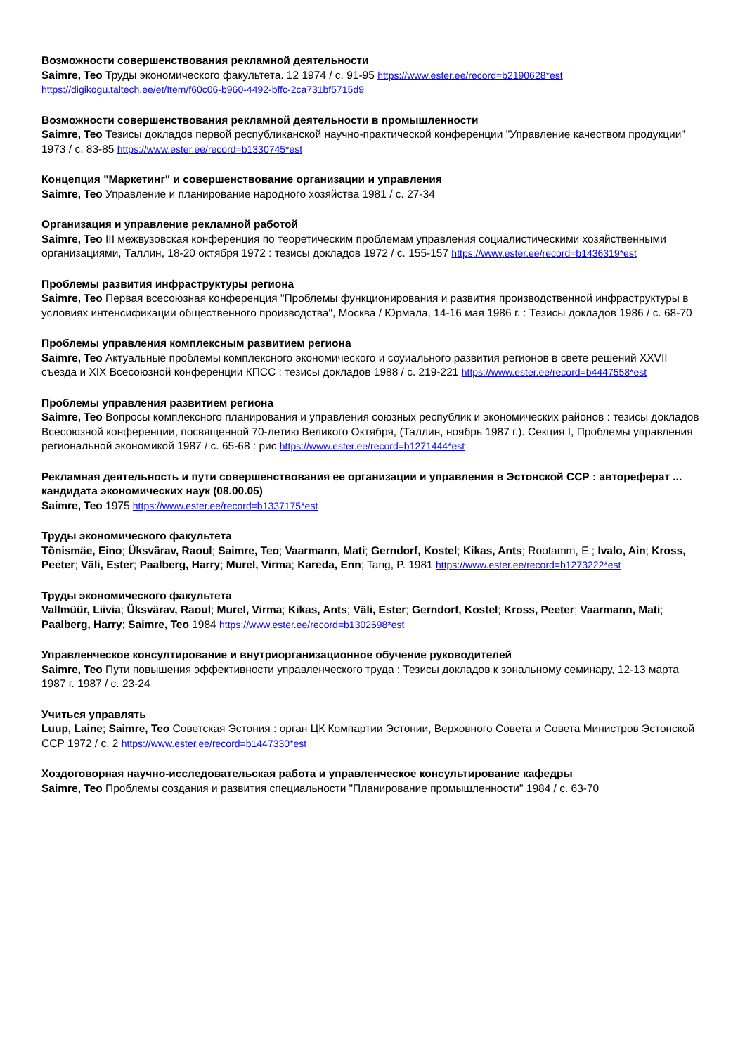Возможности совершенствования рекламной деятельности
Saimre, Teo Труды экономического факультета. 12 1974 / с. 91-95 https://www.ester.ee/record=b2190628*est https://digikogu.taltech.ee/et/Item/f60c06-b960-4492-bffc-2ca731bf5715d9
Возможности совершенствования рекламной деятельности в промышленности
Saimre, Teo Тезисы докладов первой республиканской научно-практической конференции "Управление качеством продукции" 1973 / с. 83-85 https://www.ester.ee/record=b1330745*est
Концепция "Маркетинг" и совершенствование организации и управления
Saimre, Teo Управление и планирование народного хозяйства 1981 / с. 27-34
Организация и управление рекламной работой
Saimre, Teo III межвузовская конференция по теоретическим проблемам управления социалистическими хозяйственными организациями, Таллин, 18-20 октября 1972 : тезисы докладов 1972 / с. 155-157 https://www.ester.ee/record=b1436319*est
Проблемы развития инфраструктуры региона
Saimre, Teo Первая всесоюзная конференция "Проблемы функционирования и развития производственной инфраструктуры в условиях интенсификации общественного производства", Москва / Юрмала, 14-16 мая 1986 г. : Тезисы докладов 1986 / с. 68-70
Проблемы управления комплексным развитием региона
Saimre, Teo Актуальные проблемы комплексного экономического и соуиального развития регионов в свете решений XXVII съезда и XIX Всесоюзной конференции КПСС : тезисы докладов 1988 / с. 219-221 https://www.ester.ee/record=b4447558*est
Проблемы управления развитием региона
Saimre, Teo Вопросы комплексного планирования и управления союзных республик и экономических районов : тезисы докладов Всесоюзной конференции, посвященной 70-летию Великого Октября, (Таллин, ноябрь 1987 г.). Секция I, Проблемы управления региональной экономикой 1987 / с. 65-68 : рис https://www.ester.ee/record=b1271444*est
Рекламная деятельность и пути совершенствования ее организации и управления в Эстонской ССР : автореферат ... кандидата экономических наук (08.00.05)
Saimre, Teo 1975 https://www.ester.ee/record=b1337175*est
Труды экономического факультета
Tõnismäe, Eino; Üksvärav, Raoul; Saimre, Teo; Vaarmann, Mati; Gerndorf, Kostel; Kikas, Ants; Rootamm, E.; Ivalo, Ain; Kross, Peeter; Väli, Ester; Paalberg, Harry; Murel, Virma; Kareda, Enn; Tang, P. 1981 https://www.ester.ee/record=b1273222*est
Труды экономического факультета
Vallmüür, Liivia; Üksvärav, Raoul; Murel, Virma; Kikas, Ants; Väli, Ester; Gerndorf, Kostel; Kross, Peeter; Vaarmann, Mati; Paalberg, Harry; Saimre, Teo 1984 https://www.ester.ee/record=b1302698*est
Управленческое консултирование и внутриорганизационное обучение руководителей
Saimre, Teo Пути повышения эффективности управленческого труда : Тезисы докладов к зональному семинару, 12-13 марта 1987 г. 1987 / с. 23-24
Учиться управлять
Luup, Laine; Saimre, Teo Советская Эстония : орган ЦК Компартии Эстонии, Верховного Совета и Совета Министров Эстонской ССР 1972 / с. 2 https://www.ester.ee/record=b1447330*est
Хоздоговорная научно-исследовательская работа и управленческое консультирование кафедры
Saimre, Teo Проблемы создания и развития специальности "Планирование промышленности" 1984 / с. 63-70